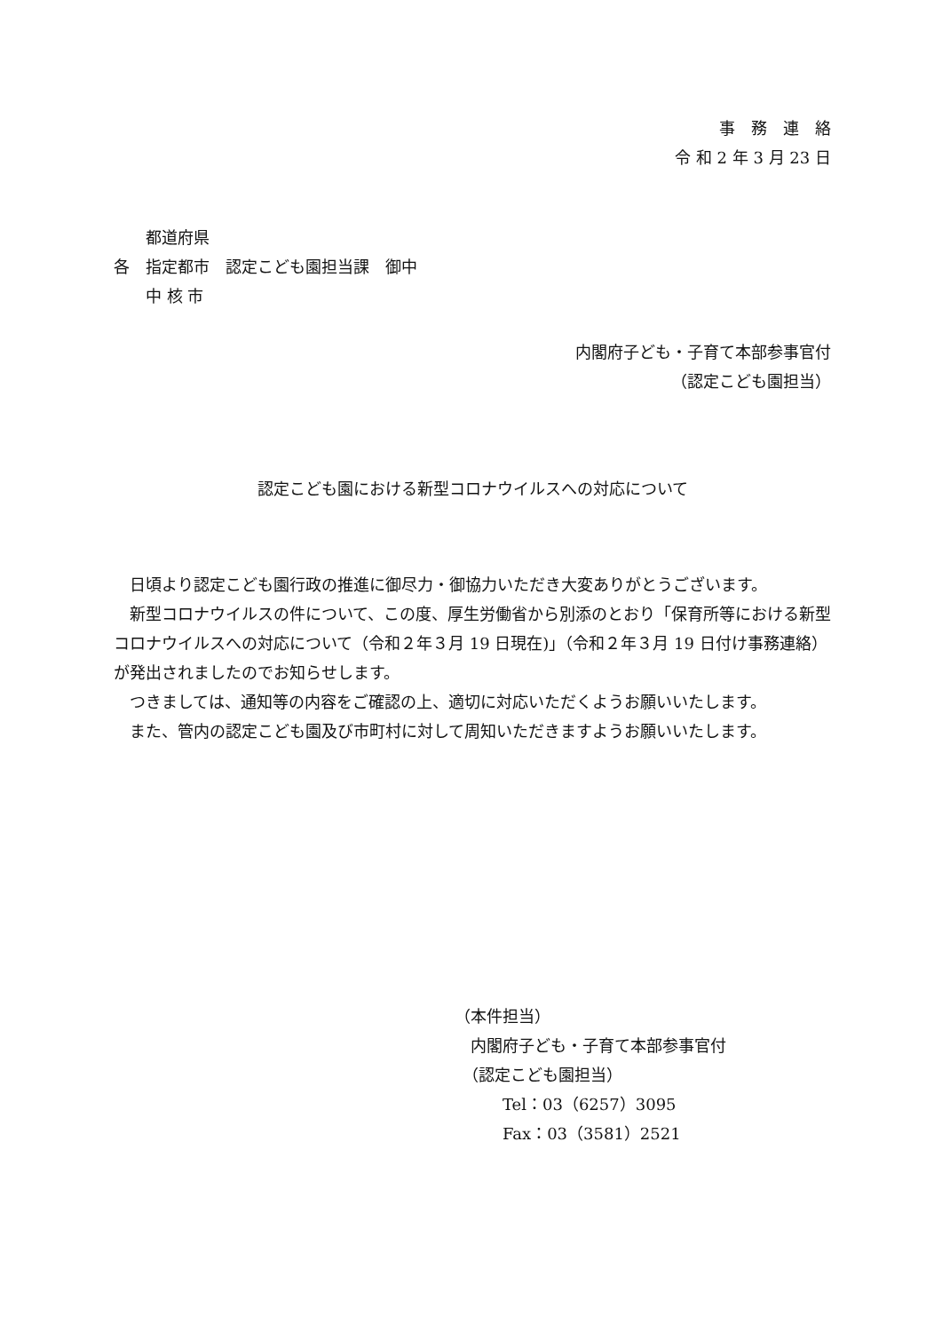事　務　連　絡
令 和 2 年 3 月 23 日
　　都道府県
各　指定都市　認定こども園担当課　御中
　　中 核 市
内閣府子ども・子育て本部参事官付
（認定こども園担当）
認定こども園における新型コロナウイルスへの対応について
日頃より認定こども園行政の推進に御尽力・御協力いただき大変ありがとうございます。
新型コロナウイルスの件について、この度、厚生労働省から別添のとおり「保育所等における新型コロナウイルスへの対応について（令和２年３月 19 日現在)」（令和２年３月 19 日付け事務連絡）が発出されましたのでお知らせします。
つきましては、通知等の内容をご確認の上、適切に対応いただくようお願いいたします。
また、管内の認定こども園及び市町村に対して周知いただきますようお願いいたします。
（本件担当）
　内閣府子ども・子育て本部参事官付
　（認定こども園担当）
　　　Tel：03（6257）3095
　　　Fax：03（3581）2521